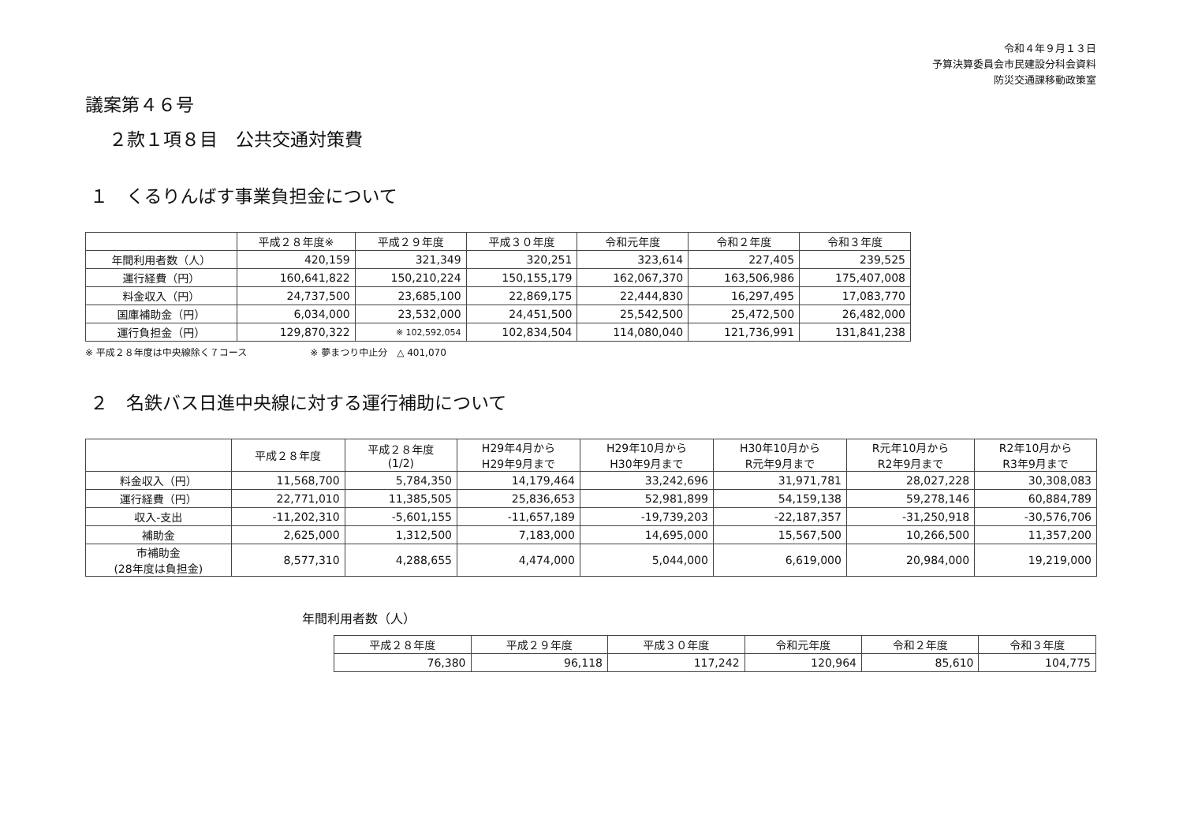令和４年９月１３日
予算決算委員会市民建設分科会資料
防災交通課移動政策室
議案第４６号
２款１項８目　公共交通対策費
１　くるりんばす事業負担金について
| | 平成２８年度※ | 平成２９年度 | 平成３０年度 | 令和元年度 | 令和２年度 | 令和３年度 |
| --- | --- | --- | --- | --- | --- | --- |
| 年間利用者数（人） | 420,159 | 321,349 | 320,251 | 323,614 | 227,405 | 239,525 |
| 運行経費（円） | 160,641,822 | 150,210,224 | 150,155,179 | 162,067,370 | 163,506,986 | 175,407,008 |
| 料金収入（円） | 24,737,500 | 23,685,100 | 22,869,175 | 22,444,830 | 16,297,495 | 17,083,770 |
| 国庫補助金（円） | 6,034,000 | 23,532,000 | 24,451,500 | 25,542,500 | 25,472,500 | 26,482,000 |
| 運行負担金（円） | 129,870,322 | ※ 102,592,054 | 102,834,504 | 114,080,040 | 121,736,991 | 131,841,238 |
※ 平成２８年度は中央線除く７コース ※ 夢まつり中止分　△ 401,070
２　名鉄バス日進中央線に対する運行補助について
| | 平成２８年度 | 平成２８年度 (1/2) | H29年4月から H29年9月まで | H29年10月から H30年9月まで | H30年10月から R元年9月まで | R元年10月から R2年9月まで | R2年10月から R3年9月まで |
| --- | --- | --- | --- | --- | --- | --- | --- |
| 料金収入（円） | 11,568,700 | 5,784,350 | 14,179,464 | 33,242,696 | 31,971,781 | 28,027,228 | 30,308,083 |
| 運行経費（円） | 22,771,010 | 11,385,505 | 25,836,653 | 52,981,899 | 54,159,138 | 59,278,146 | 60,884,789 |
| 収入‐支出 | -11,202,310 | -5,601,155 | -11,657,189 | -19,739,203 | -22,187,357 | -31,250,918 | -30,576,706 |
| 補助金 | 2,625,000 | 1,312,500 | 7,183,000 | 14,695,000 | 15,567,500 | 10,266,500 | 11,357,200 |
| 市補助金 (28年度は負担金) | 8,577,310 | 4,288,655 | 4,474,000 | 5,044,000 | 6,619,000 | 20,984,000 | 19,219,000 |
年間利用者数（人）
| 平成２８年度 | 平成２９年度 | 平成３０年度 | 令和元年度 | 令和２年度 | 令和３年度 |
| --- | --- | --- | --- | --- | --- |
| 76,380 | 96,118 | 117,242 | 120,964 | 85,610 | 104,775 |